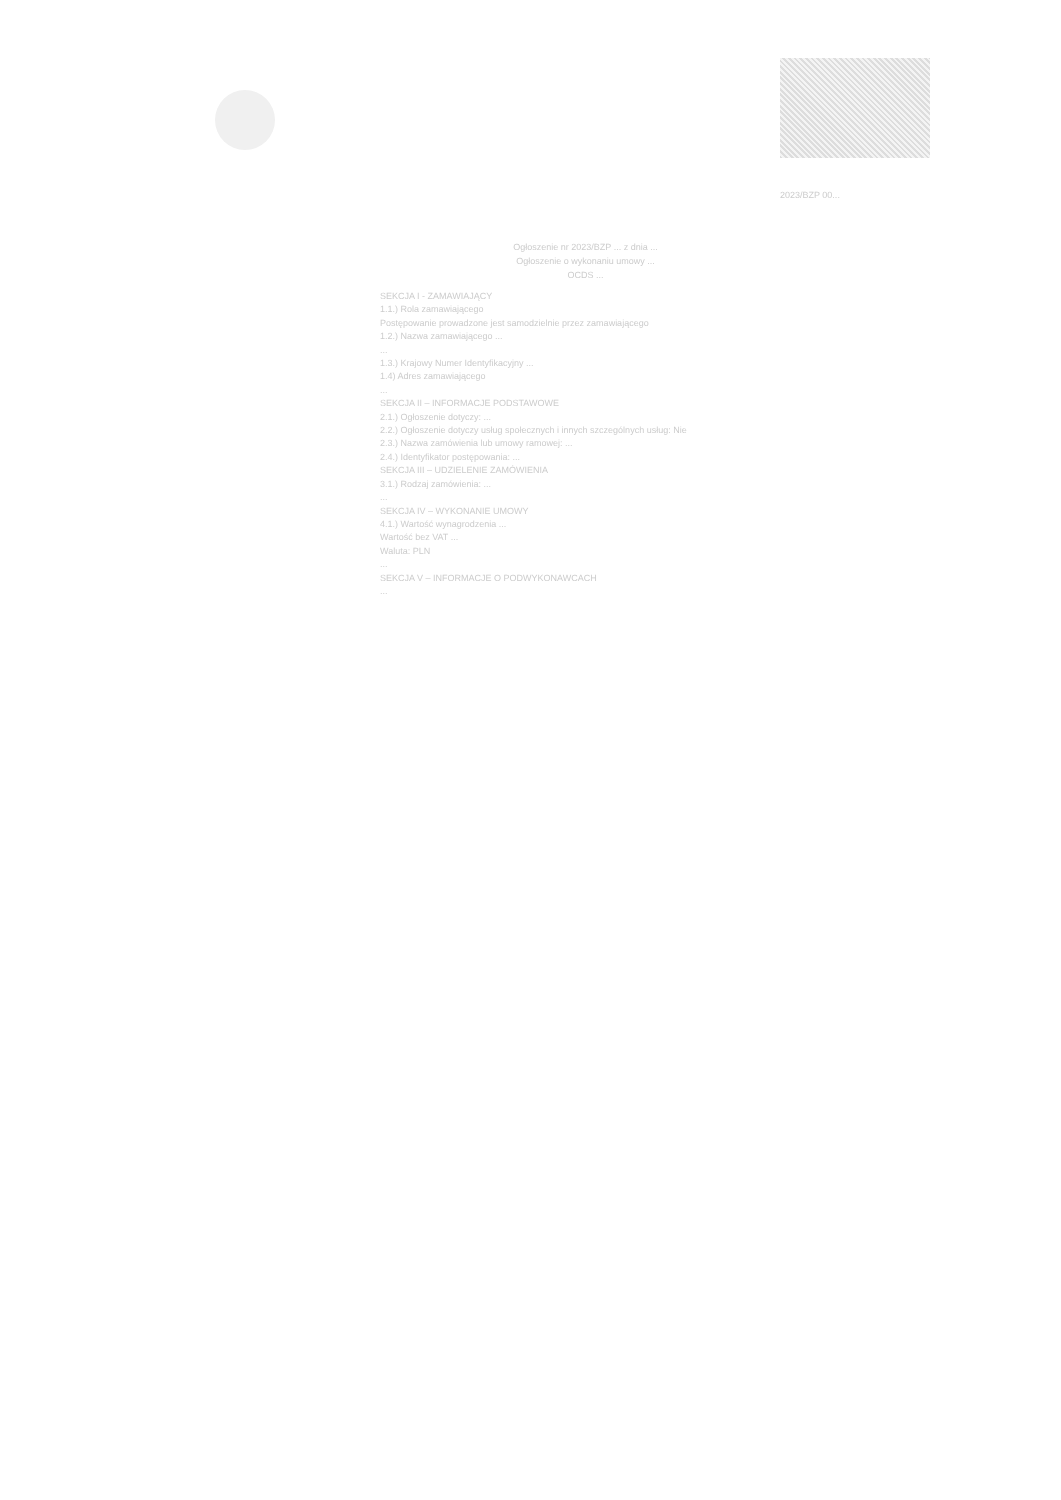2023/BZP 00...
Ogłoszenie nr 2023/BZP ... z dnia ...
Ogłoszenie o wykonaniu umowy ...
OCDS ...
SEKCJA I - ZAMAWIAJĄCY
1.1.) Rola zamawiającego
Postępowanie prowadzone jest samodzielnie przez zamawiającego
1.2.) Nazwa zamawiającego ...
...
1.3.) Krajowy Numer Identyfikacyjny ...
1.4) Adres zamawiającego
...
SEKCJA II – INFORMACJE PODSTAWOWE
2.1.) Ogłoszenie dotyczy: ...
2.2.) Ogłoszenie dotyczy usług społecznych i innych szczególnych usług: Nie
2.3.) Nazwa zamówienia lub umowy ramowej: ...
2.4.) Identyfikator postępowania: ...
SEKCJA III – UDZIELENIE ZAMÓWIENIA
3.1.) Rodzaj zamówienia: ...
...
SEKCJA IV – WYKONANIE UMOWY
4.1.) Wartość wynagrodzenia ...
Wartość bez VAT ...
Waluta: PLN
...
SEKCJA V – INFORMACJE O PODWYKONAWCACH
...